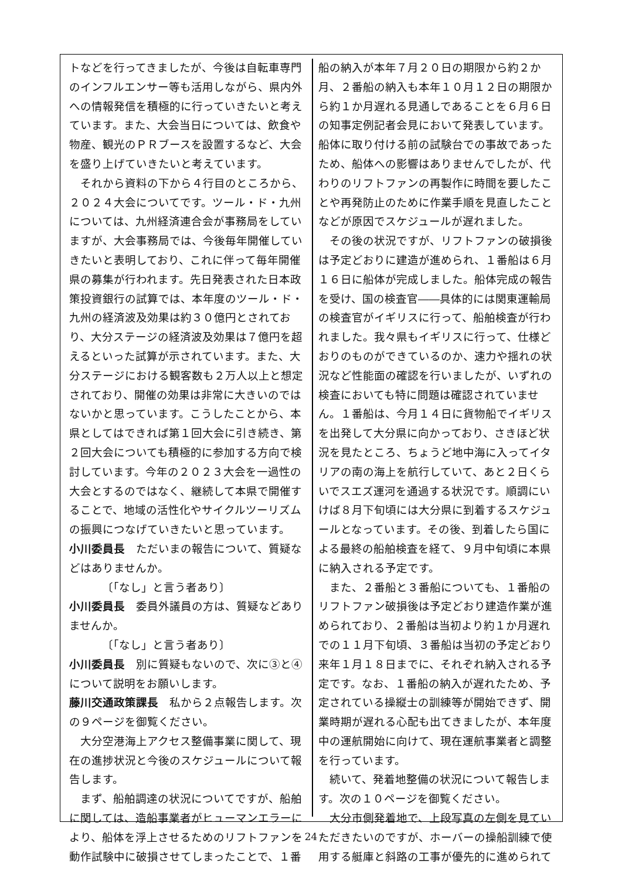トなどを行ってきましたが、今後は自転車専門のインフルエンサー等も活用しながら、県内外への情報発信を積極的に行っていきたいと考えています。また、大会当日については、飲食や物産、観光のＰＲブースを設置するなど、大会を盛り上げていきたいと考えています。
それから資料の下から４行目のところから、２０２４大会についてです。ツール・ド・九州については、九州経済連合会が事務局をしていますが、大会事務局では、今後毎年開催していきたいと表明しており、これに伴って毎年開催県の募集が行われます。先日発表された日本政策投資銀行の試算では、本年度のツール・ド・九州の経済波及効果は約３０億円とされており、大分ステージの経済波及効果は７億円を超えるといった試算が示されています。また、大分ステージにおける観客数も２万人以上と想定されており、開催の効果は非常に大きいのではないかと思っています。こうしたことから、本県としてはできれば第１回大会に引き続き、第２回大会についても積極的に参加する方向で検討しています。今年の２０２３大会を一過性の大会とするのではなく、継続して本県で開催することで、地域の活性化やサイクルツーリズムの振興につなげていきたいと思っています。
小川委員長　ただいまの報告について、質疑などはありませんか。
〔「なし」と言う者あり〕
小川委員長　委員外議員の方は、質疑などありませんか。
〔「なし」と言う者あり〕
小川委員長　別に質疑もないので、次に③と④について説明をお願いします。
藤川交通政策課長　私から２点報告します。次の９ページを御覧ください。
大分空港海上アクセス整備事業に関して、現在の進捗状況と今後のスケジュールについて報告します。
まず、船舶調達の状況についてですが、船舶に関しては、造船事業者がヒューマンエラーにより、船体を浮上させるためのリフトファンを動作試験中に破損させてしまったことで、１番
船の納入が本年７月２０日の期限から約２か月、２番船の納入も本年１０月１２日の期限から約１か月遅れる見通しであることを６月６日の知事定例記者会見において発表しています。船体に取り付ける前の試験台での事故であったため、船体への影響はありませんでしたが、代わりのリフトファンの再製作に時間を要したことや再発防止のために作業手順を見直したことなどが原因でスケジュールが遅れました。
その後の状況ですが、リフトファンの破損後は予定どおりに建造が進められ、１番船は６月１６日に船体が完成しました。船体完成の報告を受け、国の検査官――具体的には関東運輸局の検査官がイギリスに行って、船舶検査が行われました。我々県もイギリスに行って、仕様どおりのものができているのか、速力や揺れの状況など性能面の確認を行いましたが、いずれの検査においても特に問題は確認されていません。１番船は、今月１４日に貨物船でイギリスを出発して大分県に向かっており、さきほど状況を見たところ、ちょうど地中海に入ってイタリアの南の海上を航行していて、あと２日くらいでスエズ運河を通過する状況です。順調にいけば８月下旬頃には大分県に到着するスケジュールとなっています。その後、到着したら国による最終の船舶検査を経て、９月中旬頃に本県に納入される予定です。
また、２番船と３番船についても、１番船のリフトファン破損後は予定どおり建造作業が進められており、２番船は当初より約１か月遅れでの１１月下旬頃、３番船は当初の予定どおり来年１月１８日までに、それぞれ納入される予定です。なお、１番船の納入が遅れたため、予定されている操縦士の訓練等が開始できず、開業時期が遅れる心配も出てきましたが、本年度中の運航開始に向けて、現在運航事業者と調整を行っています。
続いて、発着地整備の状況について報告します。次の１０ページを御覧ください。
大分市側発着地で、上段写真の左側を見ていただきたいのですが、ホーバーの操船訓練で使用する艇庫と斜路の工事が優先的に進められて
- 24 -